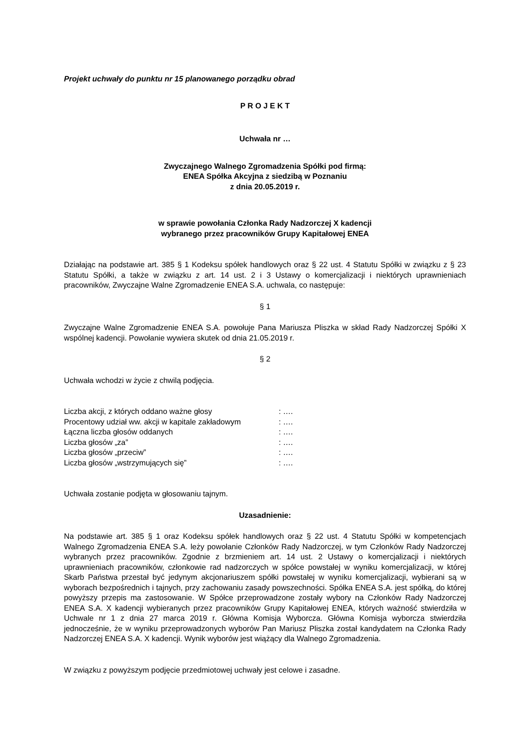Projekt uchwały do punktu nr 15 planowanego porządku obrad
P R O J E K T
Uchwała nr …
Zwyczajnego Walnego Zgromadzenia Spółki pod firmą:
ENEA Spółka Akcyjna z siedzibą w Poznaniu
z dnia 20.05.2019 r.
w sprawie powołania Członka Rady Nadzorczej X kadencji
wybranego przez pracowników Grupy Kapitałowej ENEA
Działając na podstawie art. 385 § 1 Kodeksu spółek handlowych oraz § 22 ust. 4 Statutu Spółki w związku z § 23 Statutu Spółki, a także w związku z art. 14 ust. 2 i 3 Ustawy o komercjalizacji i niektórych uprawnieniach pracowników, Zwyczajne Walne Zgromadzenie ENEA S.A. uchwala, co następuje:
§ 1
Zwyczajne Walne Zgromadzenie ENEA S.A. powołuje Pana Mariusza Pliszka w skład Rady Nadzorczej Spółki X wspólnej kadencji. Powołanie wywiera skutek od dnia 21.05.2019 r.
§ 2
Uchwała wchodzi w życie z chwilą podjęcia.
| Liczba akcji, z których oddano ważne głosy | : …. |
| Procentowy udział ww. akcji w kapitale zakładowym | : …. |
| Łączna liczba głosów oddanych | : …. |
| Liczba głosów „za” | : …. |
| Liczba głosów „przeciw” | : …. |
| Liczba głosów „wstrzymujących się” | : …. |
Uchwała zostanie podjęta w głosowaniu tajnym.
Uzasadnienie:
Na podstawie art. 385 § 1 oraz Kodeksu spółek handlowych oraz § 22 ust. 4 Statutu Spółki w kompetencjach Walnego Zgromadzenia ENEA S.A. leży powołanie Członków Rady Nadzorczej, w tym Członków Rady Nadzorczej wybranych przez pracowników. Zgodnie z brzmieniem art. 14 ust. 2 Ustawy o komercjalizacji i niektórych uprawnieniach pracowników, członkowie rad nadzorczych w spółce powstałej w wyniku komercjalizacji, w której Skarb Państwa przestał być jedynym akcjonariuszem spółki powstałej w wyniku komercjalizacji, wybierani są w wyborach bezpośrednich i tajnych, przy zachowaniu zasady powszechności. Spółka ENEA S.A. jest spółką, do której powyższy przepis ma zastosowanie. W Spółce przeprowadzone zostały wybory na Członków Rady Nadzorczej ENEA S.A. X kadencji wybieranych przez pracowników Grupy Kapitałowej ENEA, których ważność stwierdziła w Uchwale nr 1 z dnia 27 marca 2019 r. Główna Komisja Wyborcza. Główna Komisja wyborcza stwierdziła jednocześnie, że w wyniku przeprowadzonych wyborów Pan Mariusz Pliszka został kandydatem na Członka Rady Nadzorczej ENEA S.A. X kadencji. Wynik wyborów jest wiążący dla Walnego Zgromadzenia.
W związku z powyższym podjęcie przedmiotowej uchwały jest celowe i zasadne.